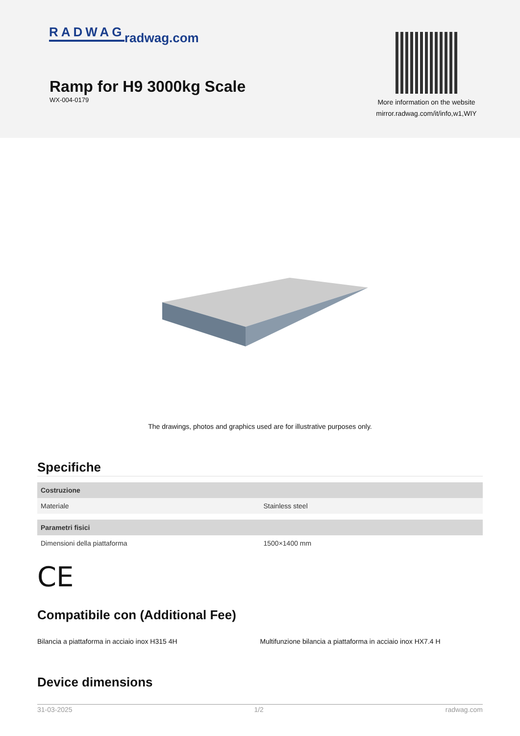RADWAG radwag.com
Ramp for H9 3000kg Scale
WX-004-0179
More information on the website
mirror.radwag.com/it/info,w1,WIY
The drawings, photos and graphics used are for illustrative purposes only.
Specifiche
| Costruzione | |
| --- | --- |
| Materiale | Stainless steel |
| Parametri fisici | |
| Dimensioni della piattaforma | 1500×1400 mm |
CE
Compatibile con (Additional Fee)
Bilancia a piattaforma in acciaio inox H315 4H
Multifunzione bilancia a piattaforma in acciaio inox HX7.4 H
Device dimensions
31-03-2025 1/2 radwag.com